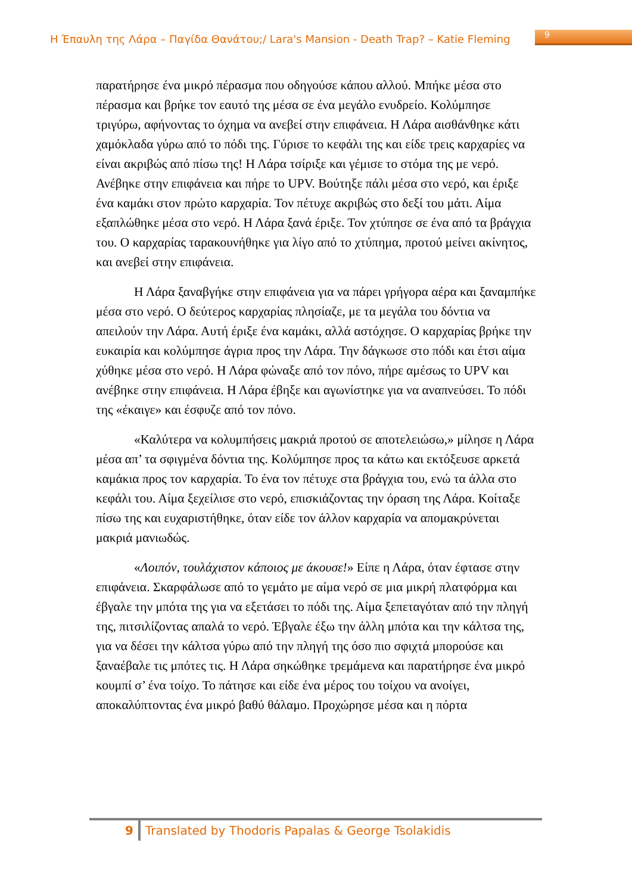Η Έπαυλη της Λάρα – Παγίδα Θανάτου;/ Lara's Mansion - Death Trap? – Katie Fleming 9
παρατήρησε ένα μικρό πέρασμα που οδηγούσε κάπου αλλού. Μπήκε μέσα στο πέρασμα και βρήκε τον εαυτό της μέσα σε ένα μεγάλο ενυδρείο. Κολύμπησε τριγύρω, αφήνοντας το όχημα να ανεβεί στην επιφάνεια. Η Λάρα αισθάνθηκε κάτι χαμόκλαδα γύρω από το πόδι της. Γύρισε το κεφάλι της και είδε τρεις καρχαρίες να είναι ακριβώς από πίσω της! Η Λάρα τσίριξε και γέμισε το στόμα της με νερό. Ανέβηκε στην επιφάνεια και πήρε το UPV. Βούτηξε πάλι μέσα στο νερό, και έριξε ένα καμάκι στον πρώτο καρχαρία. Τον πέτυχε ακριβώς στο δεξί του μάτι. Αίμα εξαπλώθηκε μέσα στο νερό. Η Λάρα ξανά έριξε. Τον χτύπησε σε ένα από τα βράγχια του. Ο καρχαρίας ταρακουνήθηκε για λίγο από το χτύπημα, προτού μείνει ακίνητος, και ανεβεί στην επιφάνεια.
Η Λάρα ξαναβγήκε στην επιφάνεια για να πάρει γρήγορα αέρα και ξαναμπήκε μέσα στο νερό. Ο δεύτερος καρχαρίας πλησίαζε, με τα μεγάλα του δόντια να απειλούν την Λάρα. Αυτή έριξε ένα καμάκι, αλλά αστόχησε. Ο καρχαρίας βρήκε την ευκαιρία και κολύμπησε άγρια προς την Λάρα. Την δάγκωσε στο πόδι και έτσι αίμα χύθηκε μέσα στο νερό. Η Λάρα φώναξε από τον πόνο, πήρε αμέσως το UPV και ανέβηκε στην επιφάνεια. Η Λάρα έβηξε και αγωνίστηκε για να αναπνεύσει. Το πόδι της «έκαιγε» και έσφυζε από τον πόνο.
«Καλύτερα να κολυμπήσεις μακριά προτού σε αποτελειώσω,» μίλησε η Λάρα μέσα απ’ τα σφιγμένα δόντια της. Κολύμπησε προς τα κάτω και εκτόξευσε αρκετά καμάκια προς τον καρχαρία. Το ένα τον πέτυχε στα βράγχια του, ενώ τα άλλα στο κεφάλι του. Αίμα ξεχείλισε στο νερό, επισκιάζοντας την όραση της Λάρα. Κοίταξε πίσω της και ευχαριστήθηκε, όταν είδε τον άλλον καρχαρία να απομακρύνεται μακριά μανιωδώς.
«Λοιπόν, τουλάχιστον κάποιος με άκουσε!» Είπε η Λάρα, όταν έφτασε στην επιφάνεια. Σκαρφάλωσε από το γεμάτο με αίμα νερό σε μια μικρή πλατφόρμα και έβγαλε την μπότα της για να εξετάσει το πόδι της. Αίμα ξεπεταγόταν από την πληγή της, πιτσιλίζοντας απαλά το νερό. Έβγαλε έξω την άλλη μπότα και την κάλτσα της, για να δέσει την κάλτσα γύρω από την πληγή της όσο πιο σφιχτά μπορούσε και ξαναέβαλε τις μπότες τις. Η Λάρα σηκώθηκε τρεμάμενα και παρατήρησε ένα μικρό κουμπί σ’ ένα τοίχο. Το πάτησε και είδε ένα μέρος του τοίχου να ανοίγει, αποκαλύπτοντας ένα μικρό βαθύ θάλαμο. Προχώρησε μέσα και η πόρτα
9 Translated by Thodoris Papalas & George Tsolakidis